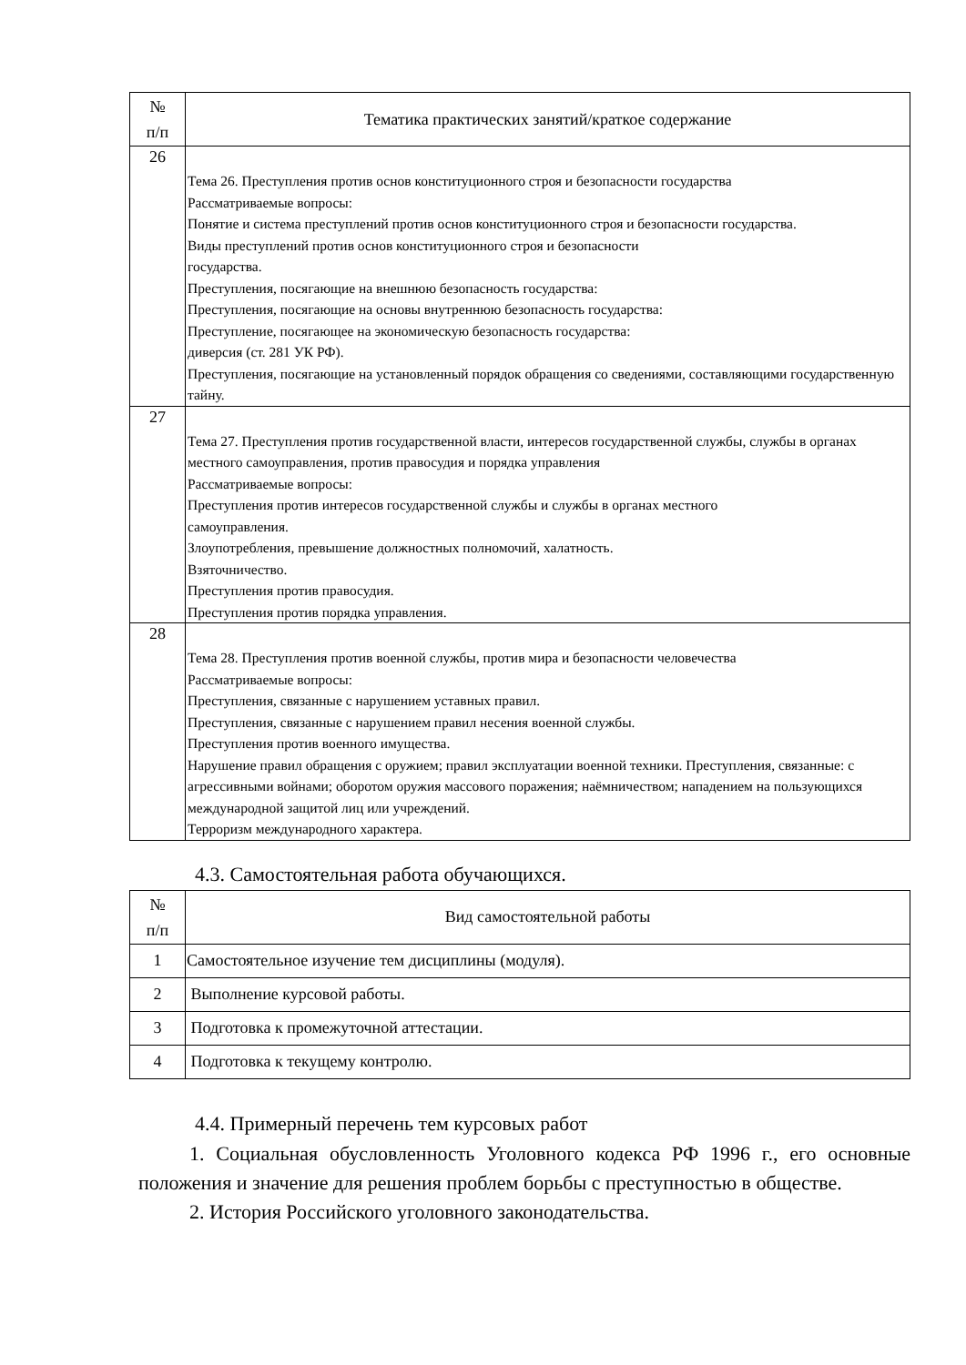| № п/п | Тематика практических занятий/краткое содержание |
| --- | --- |
| 26 | Тема 26. Преступления против основ конституционного строя и безопасности государства Рассматриваемые вопросы: Понятие и система преступлений против основ конституционного строя и безопасности государства. Виды преступлений против основ конституционного строя и безопасности государства. Преступления, посягающие на внешнюю безопасность государства: Преступления, посягающие на основы внутреннюю безопасность государства: Преступление, посягающее на экономическую безопасность государства: диверсия (ст. 281 УК РФ). Преступления, посягающие на установленный порядок обращения со сведениями, составляющими государственную тайну. |
| 27 | Тема 27. Преступления против государственной власти, интересов государственной службы, службы в органах местного самоуправления, против правосудия и порядка управления Рассматриваемые вопросы: Преступления против интересов государственной службы и службы в органах местного самоуправления. Злоупотребления, превышение должностных полномочий, халатность. Взяточничество. Преступления против правосудия. Преступления против порядка управления. |
| 28 | Тема 28. Преступления против военной службы, против мира и безопасности человечества Рассматриваемые вопросы: Преступления, связанные с нарушением уставных правил. Преступления, связанные с нарушением правил несения военной службы. Преступления против военного имущества. Нарушение правил обращения с оружием; правил эксплуатации военной техники. Преступления, связанные: с агрессивными войнами; оборотом оружия массового поражения; наёмничеством; нападением на пользующихся международной защитой лиц или учреждений. Терроризм международного характера. |
4.3. Самостоятельная работа обучающихся.
| № п/п | Вид самостоятельной работы |
| --- | --- |
| 1 | Самостоятельное изучение тем дисциплины (модуля). |
| 2 | Выполнение курсовой работы. |
| 3 | Подготовка к промежуточной аттестации. |
| 4 | Подготовка к текущему контролю. |
4.4. Примерный перечень тем курсовых работ
1. Социальная обусловленность Уголовного кодекса РФ 1996 г., его основные положения и значение для решения проблем борьбы с преступностью в обществе.
2. История Российского уголовного законодательства.